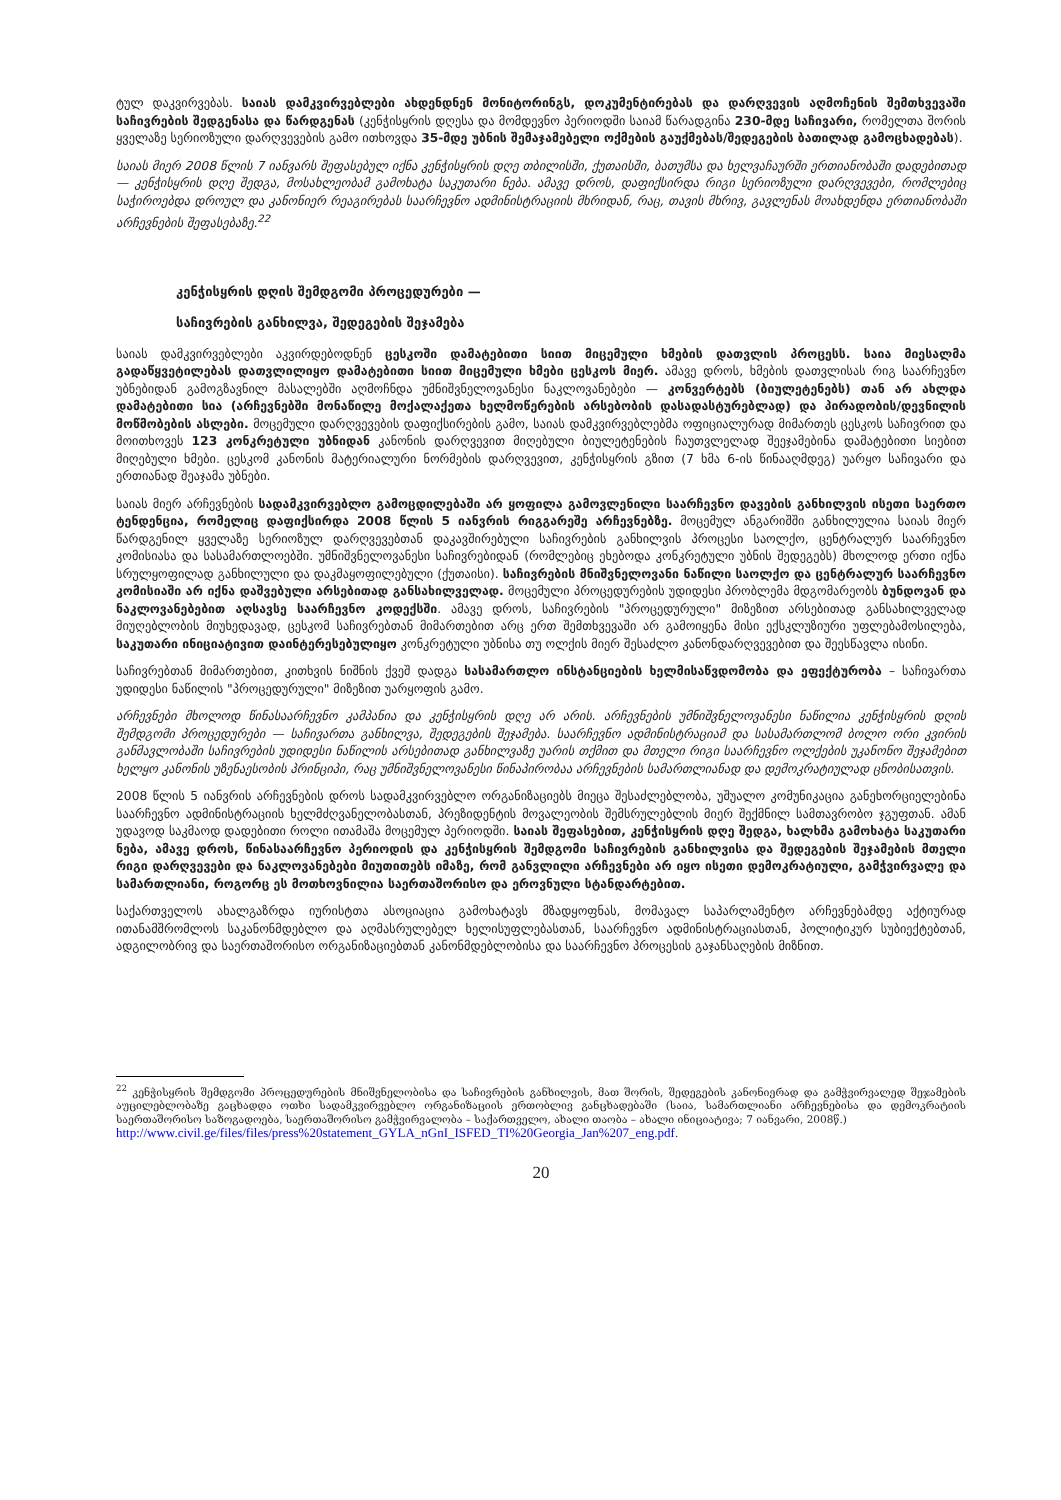ტულ დაკვირვებას. საიას დამკვირვებლები ახდენდნენ მონიტორინგს, დოკუმენტირებას და დარღვევის აღმოჩენის შემთხვევაში საჩივრების შედგენასა და წარდგენას (კენჭისყრის დღესა და მომდევნო პერიოდში საიამ წარადგინა 230-მდე საჩივარი, რომელთა შორის ყველაზე სერიოზული დარღვევების გამო ითხოვდა 35-მდე უბნის შემაჯამებელი ოქმების გაუქმებას/შედეგების ბათილად გამოცხადებას).
საიას მიერ 2008 წლის 7 იანვარს შეფასებულ იქნა კენჭისყრის დღე თბილისში, ქუთაისში, ბათუმსა და ხელვაჩაურში ერთიანობაში დადებითად — კენჭისყრის დღე შედგა, მოსახლეობამ გამოხატა საკუთარი ნება. ამავე დროს, დაფიქსირდა რიგი სერიოზული დარღვევები, რომლებიც საჭიროებდა დროულ და კანონიერ რეაგირებას საარჩევნო ადმინისტრაციის მხრიდან, რაც, თავის მხრივ, გავლენას მოახდენდა ერთიანობაში არჩევნების შეფასებაზე.<sup>22</sup>
კენჭისყრის დღის შემდგომი პროცედურები —
საჩივრების განხილვა, შედეგების შეჯამება
საიას დამკვირვებლები აკვირდებოდნენ ცესკოში დამატებითი სიით მიცემული ხმების დათვლის პროცესს. საია მიესალმა გადაწყვეტილებას დათვლილიყო დამატებითი სიით მიცემული ხმები ცესკოს მიერ. ამავე დროს, ხმების დათვლისას რიგ საარჩევნო უბნებიდან გამოგზავნილ მასალებში აღმოჩნდა უმნიშვნელოვანესი ნაკლოვანებები — კონვერტებს (ბიულეტენებს) თან არ ახლდა დამატებითი სია (არჩევნებში მონაწილე მოქალაქეთა ხელმოწერების არსებობის დასადასტურებლად) და პირადობის/დევნილის მოწმობების ასლები. მოცემული დარღვევების დაფიქსირების გამო, საიას დამკვირვებლებმა ოფიციალურად მიმართეს ცესკოს საჩივრით და მოითხოვეს 123 კონკრეტული უბნიდან კანონის დარღვევით მიღებული ბიულეტენების ჩაუთვლელად შეეჯამებინა დამატებითი სიებით მიღებული ხმები. ცესკომ კანონის მატერიალური ნორმების დარღვევით, კენჭისყრის გზით (7 ხმა 6-ის წინააღმდეგ) უარყო საჩივარი და ერთიანად შეაჯამა უბნები.
საიას მიერ არჩევნების სადამკვირვებლო გამოცდილებაში არ ყოფილა გამოვლენილი საარჩევნო დავების განხილვის ისეთი საერთო ტენდენცია, რომელიც დაფიქსირდა 2008 წლის 5 იანვრის რიგგარეშე არჩევნებზე. მოცემულ ანგარიშში განხილულია საიას მიერ წარდგენილ ყველაზე სერიოზულ დარღვევებთან დაკავშირებული საჩივრების განხილვის პროცესი საოლქო, ცენტრალურ საარჩევნო კომისიასა და სასამართლოებში. უმნიშვნელოვანესი საჩივრებიდან (რომლებიც ეხებოდა კონკრეტული უბნის შედეგებს) მხოლოდ ერთი იქნა სრულყოფილად განხილული და დაკმაყოფილებული (ქუთაისი). საჩივრების მნიშვნელოვანი ნაწილი საოლქო და ცენტრალურ საარჩევნო კომისიაში არ იქნა დაშვებული არსებითად განსახილველად. მოცემული პროცედურების უდიდესი პრობლემა მდგომარეობს ბუნდოვან და ნაკლოვანებებით აღსავსე საარჩევნო კოდექსში. ამავე დროს, საჩივრების "პროცედურული" მიზეზით არსებითად განსახილველად მიუღებლობის მიუხედავად, ცესკომ საჩივრებთან მიმართებით არც ერთ შემთხვევაში არ გამოიყენა მისი ექსკლუზიური უფლებამოსილება, საკუთარი ინიციატივით დაინტერესებულიყო კონკრეტული უბნისა თუ ოლქის მიერ შესაძლო კანონდარღვევებით და შეესწავლა ისინი.
საჩივრებთან მიმართებით, კითხვის ნიშნის ქვეშ დადგა სასამართლო ინსტანციების ხელმისაწვდომობა და ეფექტურობა – საჩივართა უდიდესი ნაწილის "პროცედურული" მიზეზით უარყოფის გამო.
არჩევნები მხოლოდ წინასაარჩევნო კამპანია და კენჭისყრის დღე არ არის. არჩევნების უმნიშვნელოვანესი ნაწილია კენჭისყრის დღის შემდგომი პროცედურები — საჩივართა განხილვა, შედეგების შეჯამება. საარჩევნო ადმინისტრაციამ და სასამართლომ ბოლო ორი კვირის განმავლობაში საჩივრების უდიდესი ნაწილის არსებითად განხილვაზე უარის თქმით და მთელი რიგი საარჩევნო ოლქების უკანონო შეჯამებით ხელყო კანონის უზენაესობის პრინციპი, რაც უმნიშვნელოვანესი წინაპირობაა არჩევნების სამართლიანად და დემოკრატიულად ცნობისათვის.
2008 წლის 5 იანვრის არჩევნების დროს სადამკვირვებლო ორგანიზაციებს მიეცა შესაძლებლობა, უშუალო კომუნიკაცია განეხორციელებინა საარჩევნო ადმინისტრაციის ხელმძღვანელობასთან, პრეზიდენტის მოვალეობის შემსრულებლის მიერ შექმნილ სამთავრობო ჯგუფთან. ამან უდავოდ საკმაოდ დადებითი როლი ითამაშა მოცემულ პერიოდში. საიას შეფასებით, კენჭისყრის დღე შედგა, ხალხმა გამოხატა საკუთარი ნება, ამავე დროს, წინასაარჩევნო პერიოდის და კენჭისყრის შემდგომი საჩივრების განხილვისა და შედეგების შეჯამების მთელი რიგი დარღვევები და ნაკლოვანებები მიუთითებს იმაზე, რომ განვლილი არჩევნები არ იყო ისეთი დემოკრატიული, გამჭვირვალე და სამართლიანი, როგორც ეს მოთხოვნილია საერთაშორისო და ეროვნული სტანდარტებით.
საქართველოს ახალგაზრდა იურისტთა ასოციაცია გამოხატავს მზადყოფნას, მომავალ საპარლამენტო არჩევნებამდე აქტიურად ითანამშრომლოს საკანონმდებლო და აღმასრულებელ ხელისუფლებასთან, საარჩევნო ადმინისტრაციასთან, პოლიტიკურ სუბიექტებთან, ადგილობრივ და საერთაშორისო ორგანიზაციებთან კანონმდებლობისა და საარჩევნო პროცესის გაჯანსაღების მიზნით.
<sup>22</sup> კენჭისყრის შემდგომი პროცედურების მნიშვნელობისა და საჩივრების განხილვის, მათ შორის, შედეგების კანონიერად და გამჭვირვალედ შეჯამების აუცილებლობაზე გაცხადდა ოთხი სადამკვირვებლო ორგანიზაციის ერთობლივ განცხადებაში (საია, სამართლიანი არჩევნებისა და დემოკრატიის საერთაშორისო საზოგადოება, საერთაშორისო გამჭვირვალობა – საქართველო, ახალი თაობა – ახალი ინიციატივა; 7 იანვარი, 2008წ.)
http://www.civil.ge/files/files/press%20statement_GYLA_nGnI_ISFED_TI%20Georgia_Jan%207_eng.pdf.
20